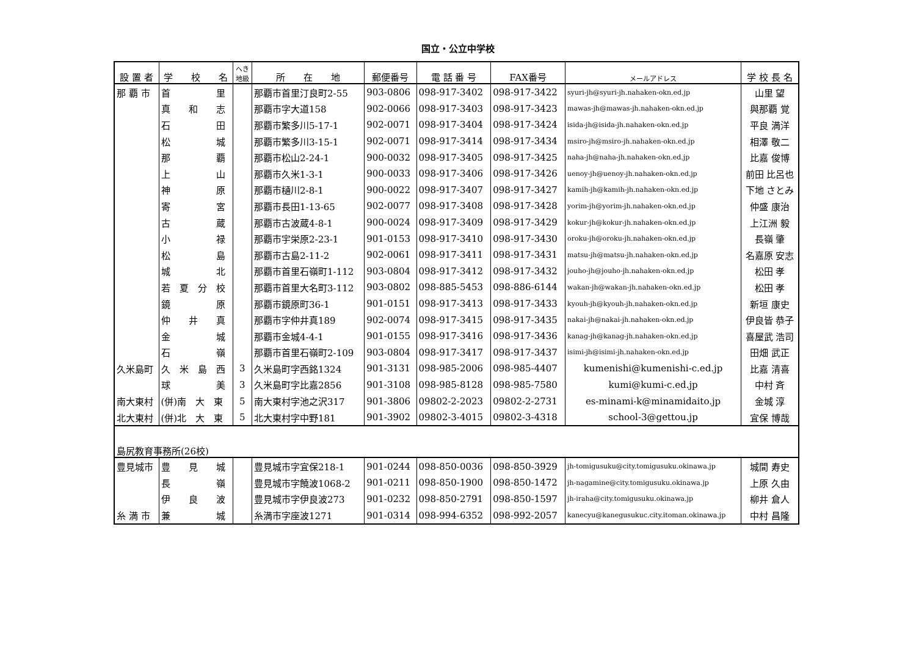国立・公立中学校
| 設 置 者 | 学 校 名 | へき 地級 | 所 在 地 | 郵便番号 | 電 話 番 号 | FAX番号 | メールアドレス | 学 校 長 名 |
| --- | --- | --- | --- | --- | --- | --- | --- | --- |
| 那 覇 市 | 首 里 | | 那覇市首里汀良町2-55 | 903-0806 | 098-917-3402 | 098-917-3422 | syuri-jh@syuri-jh.nahaken-okn.ed.jp | 山里 望 |
| | 真 和 志 | | 那覇市字大道158 | 902-0066 | 098-917-3403 | 098-917-3423 | mawas-jh@mawas-jh.nahaken-okn.ed.jp | 與那覇 覚 |
| | 石 田 | | 那覇市繁多川5-17-1 | 902-0071 | 098-917-3404 | 098-917-3424 | isida-jh@isida-jh.nahaken-okn.ed.jp | 平良 満洋 |
| | 松 城 | | 那覇市繁多川3-15-1 | 902-0071 | 098-917-3414 | 098-917-3434 | msiro-jh@msiro-jh.nahaken-okn.ed.jp | 相澤 敬二 |
| | 那 覇 | | 那覇市松山2-24-1 | 900-0032 | 098-917-3405 | 098-917-3425 | naha-jh@naha-jh.nahaken-okn.ed.jp | 比嘉 俊博 |
| | 上 山 | | 那覇市久米1-3-1 | 900-0033 | 098-917-3406 | 098-917-3426 | uenoy-jh@uenoy-jh.nahaken-okn.ed.jp | 前田 比呂也 |
| | 神 原 | | 那覇市樋川2-8-1 | 900-0022 | 098-917-3407 | 098-917-3427 | kamih-jh@kamih-jh.nahaken-okn.ed.jp | 下地 さとみ |
| | 寄 宮 | | 那覇市長田1-13-65 | 902-0077 | 098-917-3408 | 098-917-3428 | yorim-jh@yorim-jh.nahaken-okn.ed.jp | 仲盛 康治 |
| | 古 蔵 | | 那覇市古波蔵4-8-1 | 900-0024 | 098-917-3409 | 098-917-3429 | kokur-jh@kokur-jh.nahaken-okn.ed.jp | 上江洲 毅 |
| | 小 禄 | | 那覇市宇栄原2-23-1 | 901-0153 | 098-917-3410 | 098-917-3430 | oroku-jh@oroku-jh.nahaken-okn.ed.jp | 長嶺 肇 |
| | 松 島 | | 那覇市古島2-11-2 | 902-0061 | 098-917-3411 | 098-917-3431 | matsu-jh@matsu-jh.nahaken-okn.ed.jp | 名嘉原 安志 |
| | 城 北 | | 那覇市首里石嶺町1-112 | 903-0804 | 098-917-3412 | 098-917-3432 | jouho-jh@jouho-jh.nahaken-okn.ed.jp | 松田 孝 |
| | 若 夏 分 校 | | 那覇市首里大名町3-112 | 903-0802 | 098-885-5453 | 098-886-6144 | wakan-jh@wakan-jh.nahaken-okn.ed.jp | 松田 孝 |
| | 鏡 原 | | 那覇市鏡原町36-1 | 901-0151 | 098-917-3413 | 098-917-3433 | kyouh-jh@kyouh-jh.nahaken-okn.ed.jp | 新垣 康史 |
| | 仲 井 真 | | 那覇市字仲井真189 | 902-0074 | 098-917-3415 | 098-917-3435 | nakai-jh@nakai-jh.nahaken-okn.ed.jp | 伊良皆 恭子 |
| | 金 城 | | 那覇市金城4-4-1 | 901-0155 | 098-917-3416 | 098-917-3436 | kanag-jh@kanag-jh.nahaken-okn.ed.jp | 喜屋武 浩司 |
| | 石 嶺 | | 那覇市首里石嶺町2-109 | 903-0804 | 098-917-3417 | 098-917-3437 | isimi-jh@isimi-jh.nahaken-okn.ed.jp | 田畑 武正 |
| 久米島町 | 久 米 島 西 | 3 | 久米島町字西銘1324 | 901-3131 | 098-985-2006 | 098-985-4407 | kumenishi@kumenishi-c.ed.jp | 比嘉 清喜 |
| | 球 美 | 3 | 久米島町字比嘉2856 | 901-3108 | 098-985-8128 | 098-985-7580 | kumi@kumi-c.ed.jp | 中村 斉 |
| 南大東村 | (併)南 大 東 | 5 | 南大東村字池之沢317 | 901-3806 | 09802-2-2023 | 09802-2-2731 | es-minami-k@minamidaito.jp | 金城 淳 |
| 北大東村 | (併)北 大 東 | 5 | 北大東村字中野181 | 901-3902 | 09802-3-4015 | 09802-3-4318 | school-3@gettou.jp | 宜保 博哉 |
| 島尻教育事務所(26校) | | | | | | | | |
| 豊見城市 | 豊 見 城 | | 豊見城市字宜保218-1 | 901-0244 | 098-850-0036 | 098-850-3929 | jh-tomigusuku@city.tomigusuku.okinawa.jp | 城間 寿史 |
| | 長 嶺 | | 豊見城市字饒波1068-2 | 901-0211 | 098-850-1900 | 098-850-1472 | jh-nagamine@city.tomigusuku.okinawa.jp | 上原 久由 |
| | 伊 良 波 | | 豊見城市字伊良波273 | 901-0232 | 098-850-2791 | 098-850-1597 | jh-iraha@city.tomigusuku.okinawa.jp | 柳井 倉人 |
| 糸 満 市 | 兼 城 | | 糸満市字座波1271 | 901-0314 | 098-994-6352 | 098-992-2057 | kanecyu@kanegusukuc.city.itoman.okinawa.jp | 中村 昌隆 |